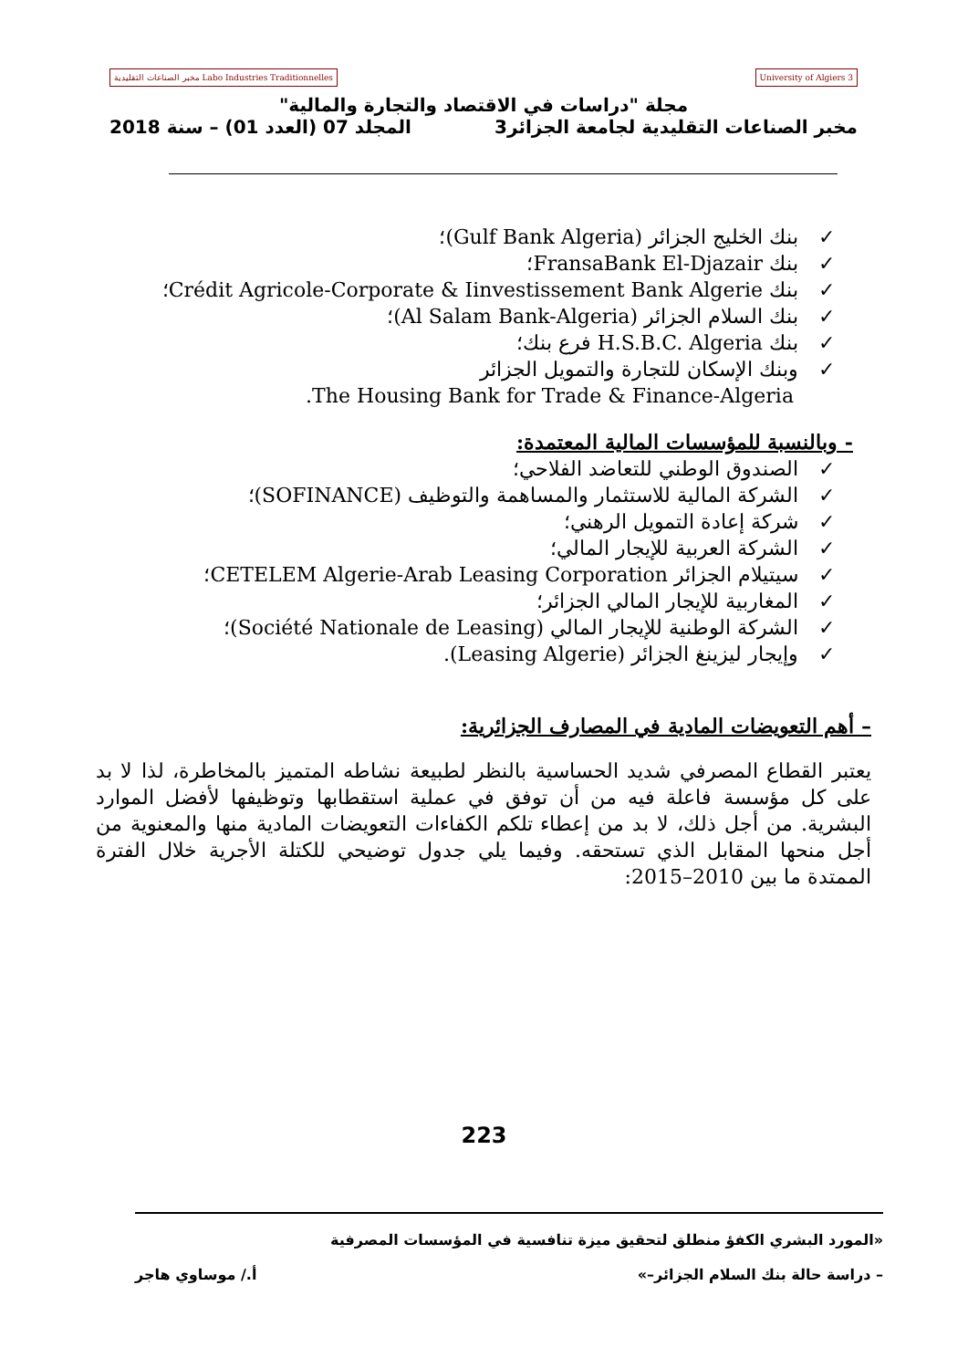University of Algiers 3 Labo Industries Traditionnelles مخبر الصناعات التقليدية
مجلة "دراسات في الاقتصاد والتجارة والمالية"
مخبر الصناعات التقليدية لجامعة الجزائر3 المجلد 07 (العدد 01) – سنة 2018
✓بنك الخليج الجزائر (Gulf Bank Algeria)؛
✓بنك FransaBank El-Djazair؛
✓بنك Crédit Agricole-Corporate & Iinvestissement Bank Algerie؛
✓بنك السلام الجزائر (Al Salam Bank-Algeria)؛
✓بنك H.S.B.C. Algeria فرع بنك؛
✓وبنك الإسكان للتجارة والتمويل الجزائر
The Housing Bank for Trade & Finance-Algeria.
- وبالنسبة للمؤسسات المالية المعتمدة:
✓الصندوق الوطني للتعاضد الفلاحي؛
✓الشركة المالية للاستثمار والمساهمة والتوظيف (SOFINANCE)؛
✓شركة إعادة التمويل الرهني؛
✓الشركة العربية للإيجار المالي؛
✓سيتيلام الجزائر CETELEM Algerie-Arab Leasing Corporation؛
✓المغاربية للإيجار المالي الجزائر؛
✓الشركة الوطنية للإيجار المالي (Société Nationale de Leasing)؛
✓وإيجار ليزينغ الجزائر (Leasing Algerie).
– أهم التعويضات المادية في المصارف الجزائرية:
يعتبر القطاع المصرفي شديد الحساسية بالنظر لطبيعة نشاطه المتميز بالمخاطرة، لذا لا بد على كل مؤسسة فاعلة فيه من أن توفق في عملية استقطابها وتوظيفها لأفضل الموارد البشرية. من أجل ذلك، لا بد من إعطاء تلكم الكفاءات التعويضات المادية منها والمعنوية من أجل منحها المقابل الذي تستحقه. وفيما يلي جدول توضيحي للكتلة الأجرية خلال الفترة الممتدة ما بين 2010–2015:
223
«المورد البشري الكفؤ منطلق لتحقيق ميزة تنافسية في المؤسسات المصرفية
– دراسة حالة بنك السلام الجزائر–» أ./ موساوي هاجر